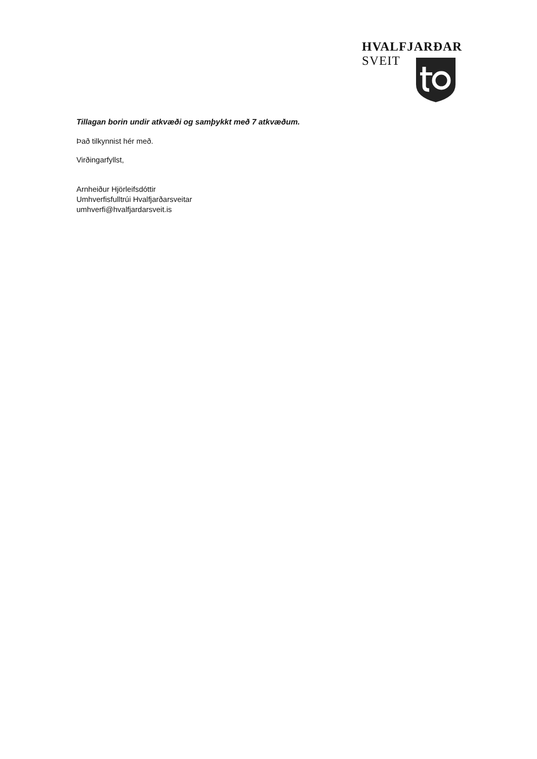HVALFJARÐAR
SVEIT
Tillagan borin undir atkvæði og samþykkt með 7 atkvæðum.
Það tilkynnist hér með.
Virðingarfyllst,
Arnheiður Hjörleifsdóttir
Umhverfisfulltrúi Hvalfjarðarsveitar
umhverfi@hvalfjardarsveit.is